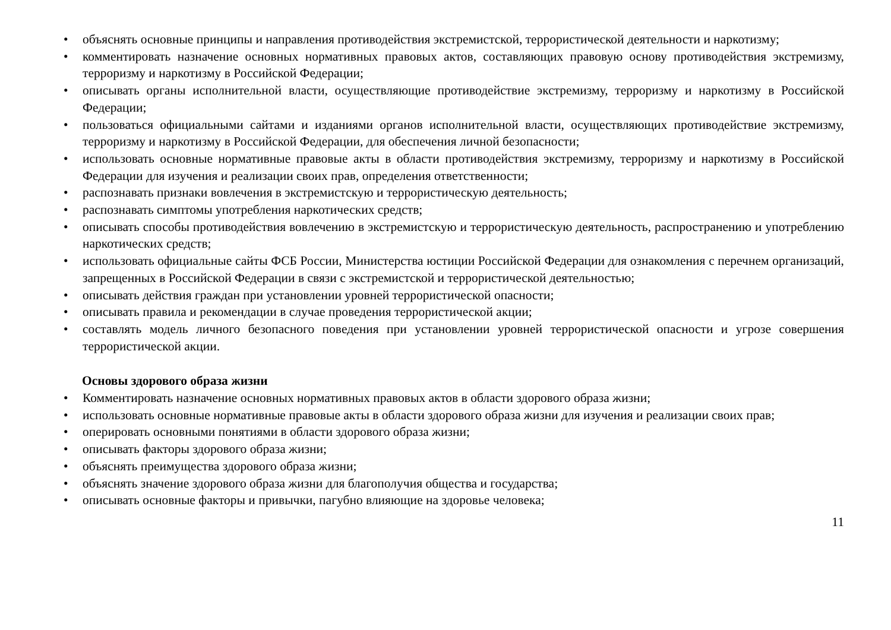• объяснять основные принципы и направления противодействия экстремистской, террористической деятельности и наркотизму;
• комментировать назначение основных нормативных правовых актов, составляющих правовую основу противодействия экстремизму, терроризму и наркотизму в Российской Федерации;
• описывать органы исполнительной власти, осуществляющие противодействие экстремизму, терроризму и наркотизму в Российской Федерации;
• пользоваться официальными сайтами и изданиями органов исполнительной власти, осуществляющих противодействие экстремизму, терроризму и наркотизму в Российской Федерации, для обеспечения личной безопасности;
• использовать основные нормативные правовые акты в области противодействия экстремизму, терроризму и наркотизму в Российской Федерации для изучения и реализации своих прав, определения ответственности;
• распознавать признаки вовлечения в экстремистскую и террористическую деятельность;
• распознавать симптомы употребления наркотических средств;
• описывать способы противодействия вовлечению в экстремистскую и террористическую деятельность, распространению и употреблению наркотических средств;
• использовать официальные сайты ФСБ России, Министерства юстиции Российской Федерации для ознакомления с перечнем организаций, запрещенных в Российской Федерации в связи с экстремистской и террористической деятельностью;
• описывать действия граждан при установлении уровней террористической опасности;
• описывать правила и рекомендации в случае проведения террористической акции;
• составлять модель личного безопасного поведения при установлении уровней террористической опасности и угрозе совершения террористической акции.
Основы здорового образа жизни
• Комментировать назначение основных нормативных правовых актов в области здорового образа жизни;
• использовать основные нормативные правовые акты в области здорового образа жизни для изучения и реализации своих прав;
• оперировать основными понятиями в области здорового образа жизни;
• описывать факторы здорового образа жизни;
• объяснять преимущества здорового образа жизни;
• объяснять значение здорового образа жизни для благополучия общества и государства;
• описывать основные факторы и привычки, пагубно влияющие на здоровье человека;
11